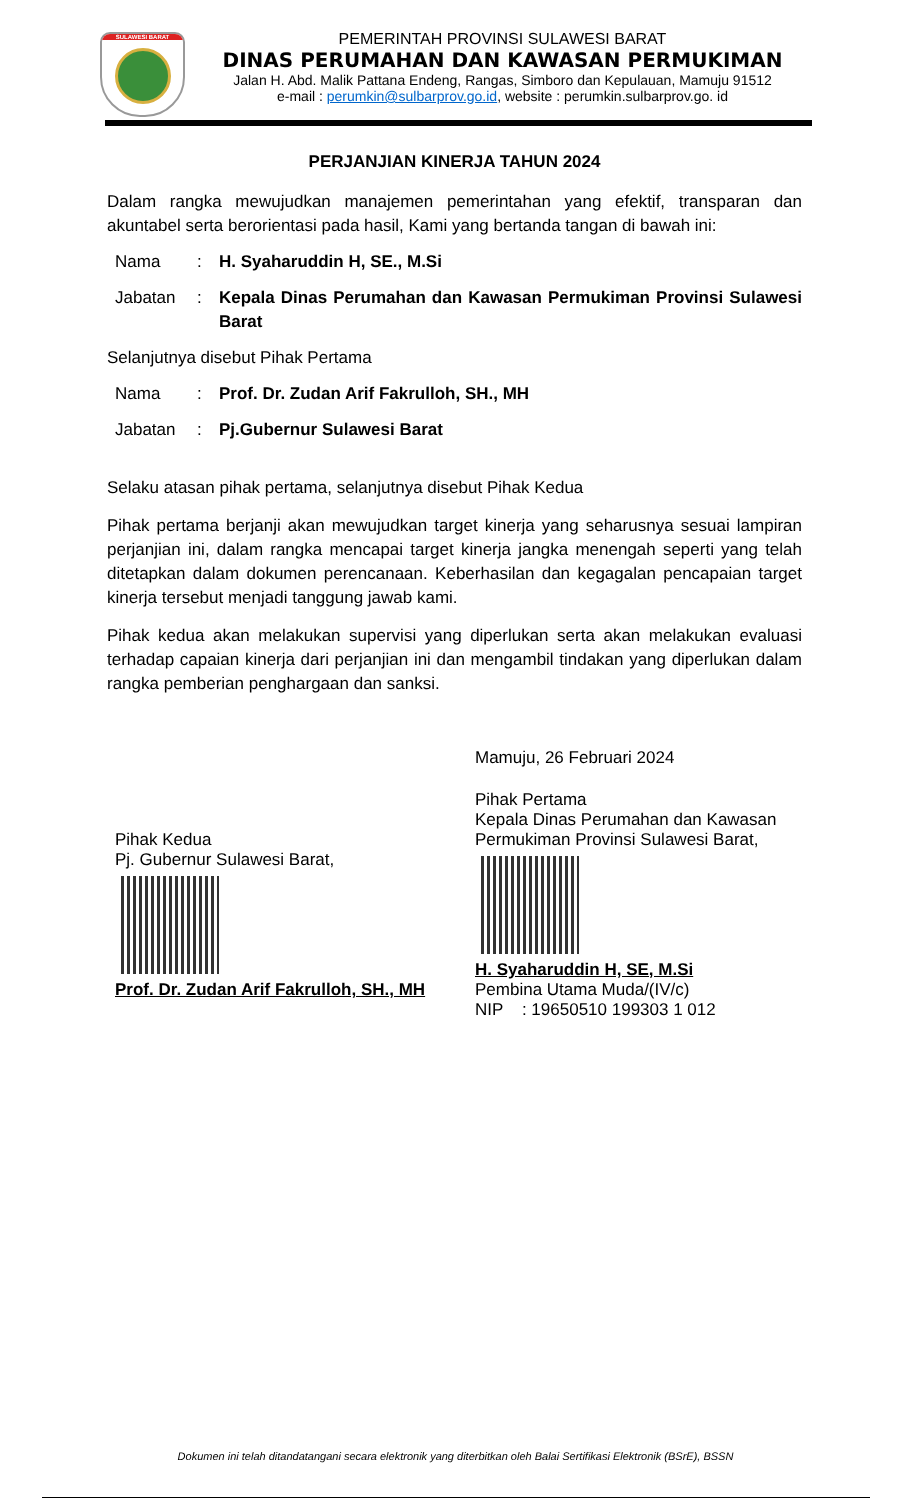SULAWESI BARAT
PEMERINTAH PROVINSI SULAWESI BARAT
DINAS PERUMAHAN DAN KAWASAN PERMUKIMAN
Jalan H. Abd. Malik Pattana Endeng, Rangas, Simboro dan Kepulauan, Mamuju 91512
e-mail : perumkin@sulbarprov.go.id, website : perumkin.sulbarprov.go. id
PERJANJIAN KINERJA TAHUN 2024
Dalam rangka mewujudkan manajemen pemerintahan yang efektif, transparan dan akuntabel serta berorientasi pada hasil, Kami yang bertanda tangan di bawah ini:
Nama: H. Syaharuddin H, SE., M.Si
Jabatan: Kepala Dinas Perumahan dan Kawasan Permukiman Provinsi Sulawesi Barat
Selanjutnya disebut Pihak Pertama
Nama: Prof. Dr. Zudan Arif Fakrulloh, SH., MH
Jabatan: Pj.Gubernur Sulawesi Barat
Selaku atasan pihak pertama, selanjutnya disebut Pihak Kedua
Pihak pertama berjanji akan mewujudkan target kinerja yang seharusnya sesuai lampiran perjanjian ini, dalam rangka mencapai target kinerja jangka menengah seperti yang telah ditetapkan dalam dokumen perencanaan. Keberhasilan dan kegagalan pencapaian target kinerja tersebut menjadi tanggung jawab kami.
Pihak kedua akan melakukan supervisi yang diperlukan serta akan melakukan evaluasi terhadap capaian kinerja dari perjanjian ini dan mengambil tindakan yang diperlukan dalam rangka pemberian penghargaan dan sanksi.
Mamuju, 26 Februari 2024
Pihak Kedua
Pj. Gubernur Sulawesi Barat,
Prof. Dr. Zudan Arif Fakrulloh, SH., MH
Pihak Pertama
Kepala Dinas Perumahan dan Kawasan
Permukiman Provinsi Sulawesi Barat,
H. Syaharuddin H, SE, M.Si
Pembina Utama Muda/(IV/c)
NIP : 19650510 199303 1 012
Dokumen ini telah ditandatangani secara elektronik yang diterbitkan oleh Balai Sertifikasi Elektronik (BSrE), BSSN